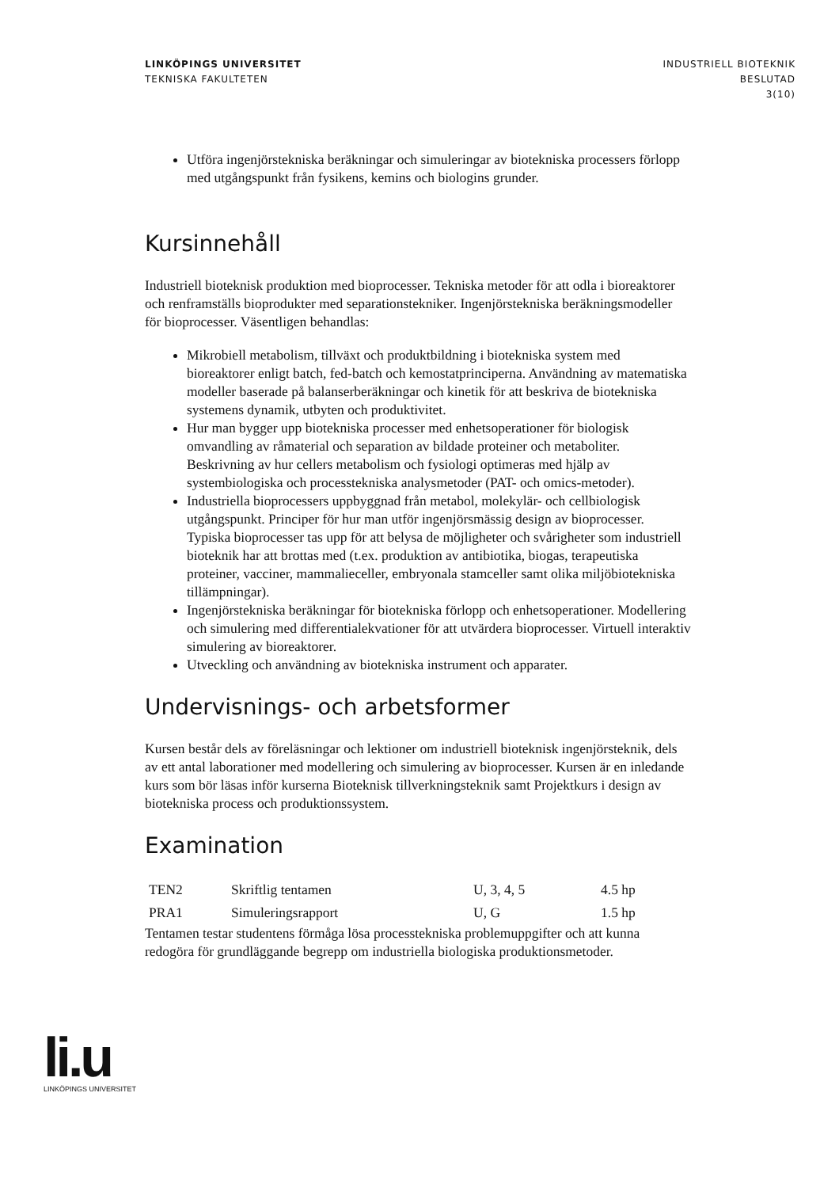LINKÖPINGS UNIVERSITET
TEKNISKA FAKULTETEN
INDUSTRIELL BIOTEKNIK
BESLUTAD
3(10)
Utföra ingenjörstekniska beräkningar och simuleringar av biotekniska processers förlopp med utgångspunkt från fysikens, kemins och biologins grunder.
Kursinnehåll
Industriell bioteknisk produktion med bioprocesser. Tekniska metoder för att odla i bioreaktorer och renframställs bioprodukter med separationstekniker. Ingenjörstekniska beräkningsmodeller för bioprocesser. Väsentligen behandlas:
Mikrobiell metabolism, tillväxt och produktbildning i biotekniska system med bioreaktorer enligt batch, fed-batch och kemostatprinciperna. Användning av matematiska modeller baserade på balanserberäkningar och kinetik för att beskriva de biotekniska systemens dynamik, utbyten och produktivitet.
Hur man bygger upp biotekniska processer med enhetsoperationer för biologisk omvandling av råmaterial och separation av bildade proteiner och metaboliter. Beskrivning av hur cellers metabolism och fysiologi optimeras med hjälp av systembiologiska och processtekniska analysmetoder (PAT- och omics-metoder).
Industriella bioprocessers uppbyggnad från metabol, molekylär- och cellbiologisk utgångspunkt. Principer för hur man utför ingenjörsmässig design av bioprocesser. Typiska bioprocesser tas upp för att belysa de möjligheter och svårigheter som industriell bioteknik har att brottas med (t.ex. produktion av antibiotika, biogas, terapeutiska proteiner, vacciner, mammalieceller, embryonala stamceller samt olika miljöbiotekniska tillämpningar).
Ingenjörstekniska beräkningar för biotekniska förlopp och enhetsoperationer. Modellering och simulering med differentialekvationer för att utvärdera bioprocesser. Virtuell interaktiv simulering av bioreaktorer.
Utveckling och användning av biotekniska instrument och apparater.
Undervisnings- och arbetsformer
Kursen består dels av föreläsningar och lektioner om industriell bioteknisk ingenjörsteknik, dels av ett antal laborationer med modellering och simulering av bioprocesser. Kursen är en inledande kurs som bör läsas inför kurserna Bioteknisk tillverkningsteknik samt Projektkurs i design av biotekniska process och produktionssystem.
Examination
| TEN2 | Skriftlig tentamen | U, 3, 4, 5 | 4.5 hp |
| PRA1 | Simuleringsrapport | U, G | 1.5 hp |
Tentamen testar studentens förmåga lösa processtekniska problemuppgifter och att kunna redogöra för grundläggande begrepp om industriella biologiska produktionsmetoder.
li.u
LINKÖPINGS UNIVERSITET